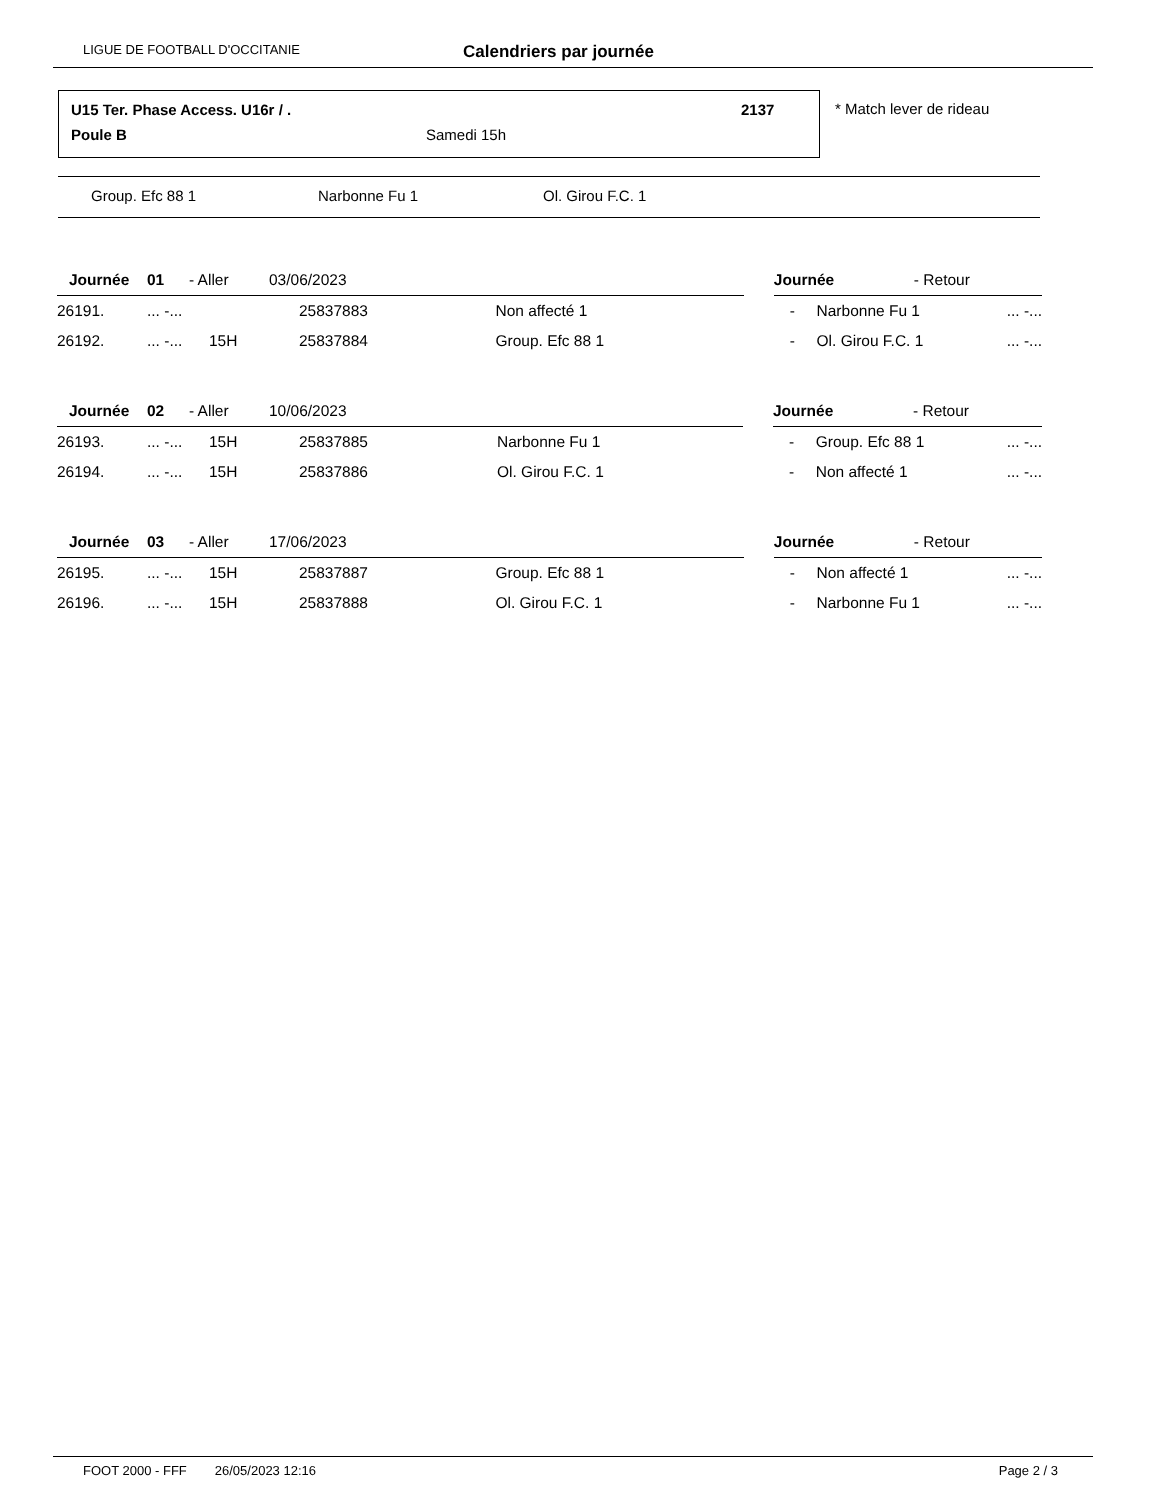LIGUE DE FOOTBALL D'OCCITANIE Calendriers par journée
U15 Ter. Phase Access. U16r / .
2137
Poule B Samedi 15h
* Match lever de rideau
Group. Efc 88 1 Narbonne Fu 1 Ol. Girou F.C. 1
| Journée | 01 | - Aller | 03/06/2023 | | | Journée | - Retour | |
| 26191. | ... -... | | 25837883 | Non affecté 1 | | - Narbonne Fu 1 | | ... -... |
| 26192. | ... -... | 15H | 25837884 | Group. Efc 88 1 | | - Ol. Girou F.C. 1 | | ... -... |
| Journée | 02 | - Aller | 10/06/2023 | | | Journée | - Retour | |
| 26193. | ... -... | 15H | 25837885 | Narbonne Fu 1 | | - Group. Efc 88 1 | | ... -... |
| 26194. | ... -... | 15H | 25837886 | Ol. Girou F.C. 1 | | - Non affecté 1 | | ... -... |
| Journée | 03 | - Aller | 17/06/2023 | | | Journée | - Retour | |
| 26195. | ... -... | 15H | 25837887 | Group. Efc 88 1 | | - Non affecté 1 | | ... -... |
| 26196. | ... -... | 15H | 25837888 | Ol. Girou F.C. 1 | | - Narbonne Fu 1 | | ... -... |
FOOT 2000 - FFF 26/05/2023 12:16 Page 2 / 3